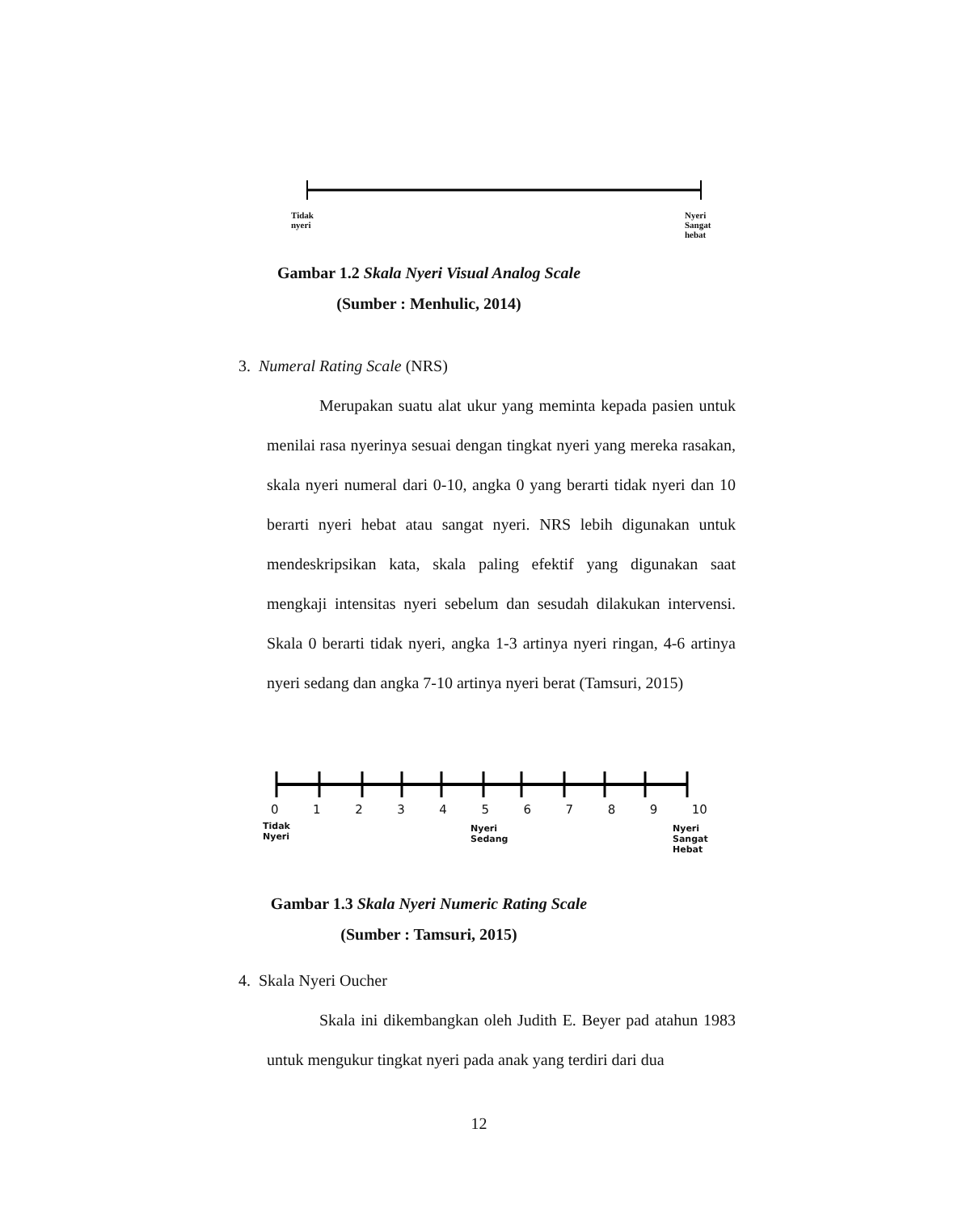Tidak
nyeri
Nyeri
Sangat
hebat
Gambar 1.2 Skala Nyeri Visual Analog Scale
(Sumber : Menhulic, 2014)
3. Numeral Rating Scale (NRS)
Merupakan suatu alat ukur yang meminta kepada pasien untuk menilai rasa nyerinya sesuai dengan tingkat nyeri yang mereka rasakan, skala nyeri numeral dari 0-10, angka 0 yang berarti tidak nyeri dan 10 berarti nyeri hebat atau sangat nyeri. NRS lebih digunakan untuk mendeskripsikan kata, skala paling efektif yang digunakan saat mengkaji intensitas nyeri sebelum dan sesudah dilakukan intervensi. Skala 0 berarti tidak nyeri, angka 1-3 artinya nyeri ringan, 4-6 artinya nyeri sedang dan angka 7-10 artinya nyeri berat (Tamsuri, 2015)
0 1 2 3 4 5 6 7 8 9 10
Tidak
Nyeri
Nyeri
Sedang
Nyeri
Sangat
Hebat
Gambar 1.3 Skala Nyeri Numeric Rating Scale
(Sumber : Tamsuri, 2015)
4. Skala Nyeri Oucher
Skala ini dikembangkan oleh Judith E. Beyer pad atahun 1983 untuk mengukur tingkat nyeri pada anak yang terdiri dari dua
12